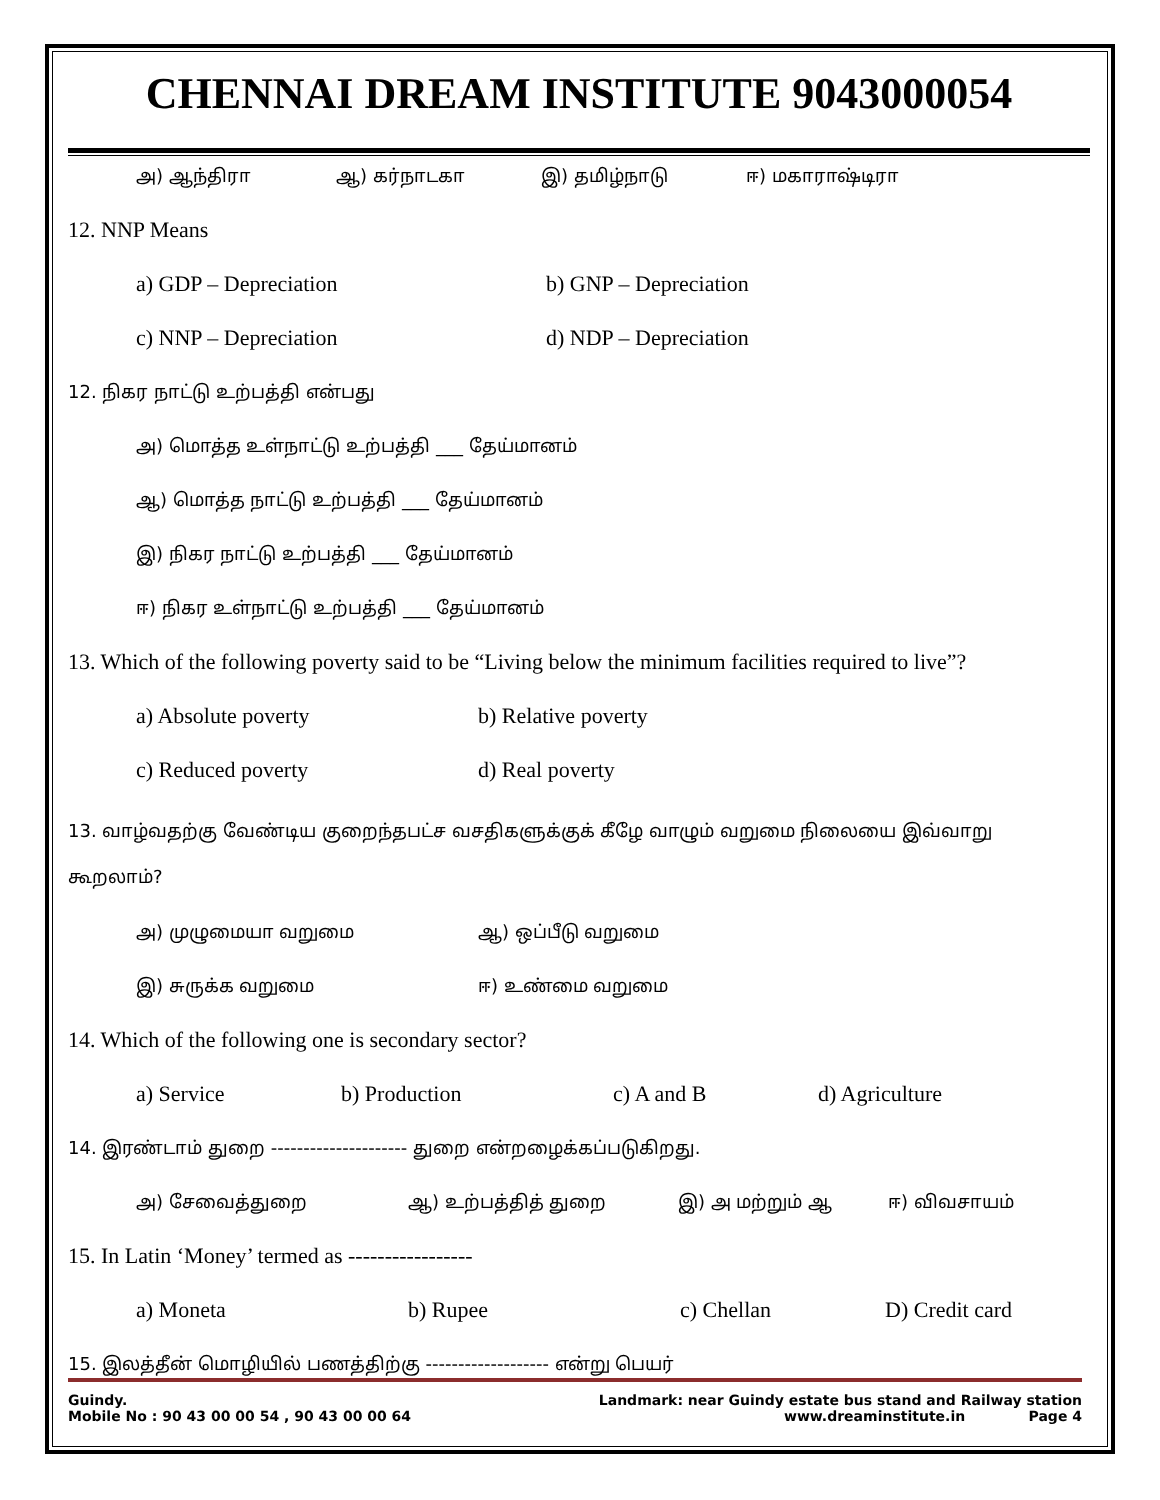CHENNAI DREAM INSTITUTE 9043000054
அ) ஆந்திரா ஆ) கர்நாடகா இ) தமிழ்நாடு ஈ) மகாராஷ்டிரா
12. NNP Means
a) GDP – Depreciation b) GNP – Depreciation
c) NNP – Depreciation d) NDP – Depreciation
12. நிகர நாட்டு உற்பத்தி என்பது
அ) மொத்த உள்நாட்டு உற்பத்தி ___ தேய்மானம்
ஆ) மொத்த நாட்டு உற்பத்தி ___ தேய்மானம்
இ) நிகர நாட்டு உற்பத்தி ___ தேய்மானம்
ஈ) நிகர உள்நாட்டு உற்பத்தி ___ தேய்மானம்
13. Which of the following poverty said to be “Living below the minimum facilities required to live”?
a) Absolute poverty b) Relative poverty
c) Reduced poverty d) Real poverty
13. வாழ்வதற்கு வேண்டிய குறைந்தபட்ச வசதிகளுக்குக் கீழே வாழும் வறுமை நிலையை இவ்வாறு கூறலாம்?
அ) முழுமையா வறுமை ஆ) ஒப்பீடு வறுமை
இ) சுருக்க வறுமை ஈ) உண்மை வறுமை
14. Which of the following one is secondary sector?
a) Service b) Production c) A and B d) Agriculture
14. இரண்டாம் துறை --------------------- துறை என்றழைக்கப்படுகிறது.
அ) சேவைத்துறை ஆ) உற்பத்தித் துறை இ) அ மற்றும் ஆ ஈ) விவசாயம்
15. In Latin ‘Money’ termed as -----------------
a) Moneta b) Rupee c) Chellan D) Credit card
15. இலத்தீன் மொழியில் பணத்திற்கு ------------------- என்று பெயர்
Guindy. Landmark: near Guindy estate bus stand and Railway station
Mobile No : 90 43 00 00 54 , 90 43 00 00 64 www.dreaminstitute.in Page 4